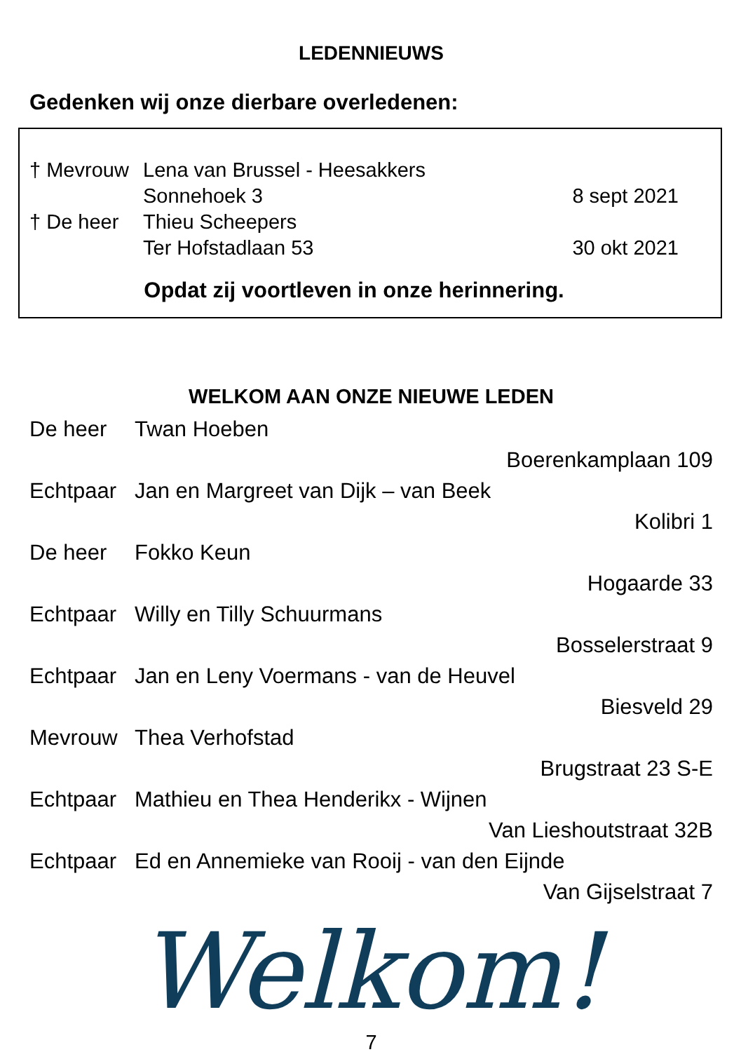LEDENNIEUWS
Gedenken wij onze dierbare overledenen:
† Mevrouw Lena van Brussel - Heesakkers
Sonnehoek 3 8 sept 2021
† De heer Thieu Scheepers
Ter Hofstadlaan 53 30 okt 2021
Opdat zij voortleven in onze herinnering.
WELKOM AAN ONZE NIEUWE LEDEN
De heer Twan Hoeben
Boerenkamplaan 109
Echtpaar Jan en Margreet van Dijk – van Beek
Kolibri 1
De heer Fokko Keun
Hogaarde 33
Echtpaar Willy en Tilly Schuurmans
Bosselerstraat 9
Echtpaar Jan en Leny Voermans - van de Heuvel
Biesveld 29
Mevrouw Thea Verhofstad
Brugstraat 23 S-E
Echtpaar Mathieu en Thea Henderikx - Wijnen
Van Lieshoutstraat 32B
Echtpaar Ed en Annemieke van Rooij - van den Eijnde
Van Gijselstraat 7
Welkom!
7